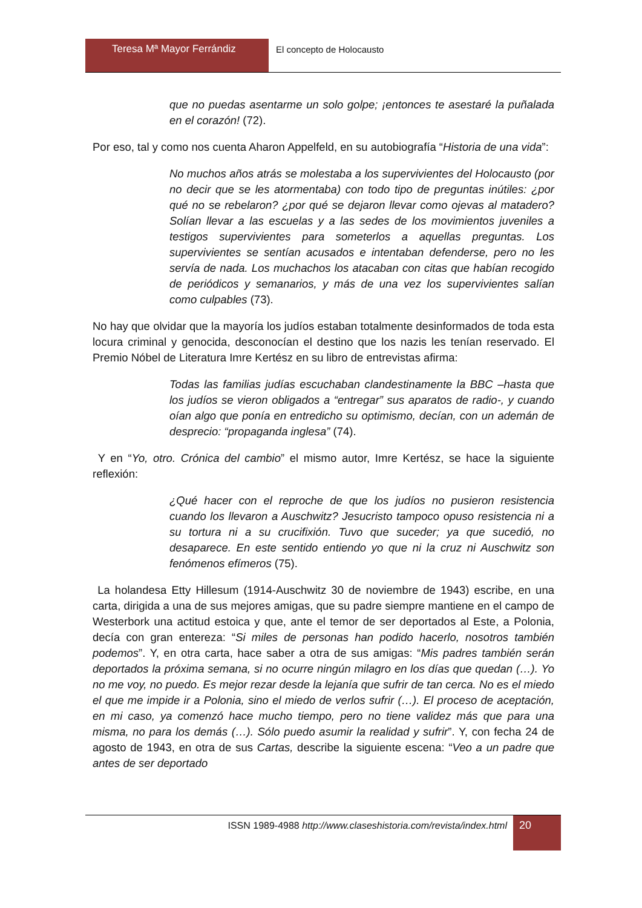Teresa Mª Mayor Ferrándiz El concepto de Holocausto
que no puedas asentarme un solo golpe; ¡entonces te asestaré la puñalada en el corazón! (72).
Por eso, tal y como nos cuenta Aharon Appelfeld, en su autobiografía “Historia de una vida”:
No muchos años atrás se molestaba a los supervivientes del Holocausto (por no decir que se les atormentaba) con todo tipo de preguntas inútiles: ¿por qué no se rebelaron? ¿por qué se dejaron llevar como ojevas al matadero? Solían llevar a las escuelas y a las sedes de los movimientos juveniles a testigos supervivientes para someterlos a aquellas preguntas. Los supervivientes se sentían acusados e intentaban defenderse, pero no les servía de nada. Los muchachos los atacaban con citas que habían recogido de periódicos y semanarios, y más de una vez los supervivientes salían como culpables (73).
No hay que olvidar que la mayoría los judíos estaban totalmente desinformados de toda esta locura criminal y genocida, desconocían el destino que los nazis les tenían reservado. El Premio Nóbel de Literatura Imre Kertész en su libro de entrevistas afirma:
Todas las familias judías escuchaban clandestinamente la BBC –hasta que los judíos se vieron obligados a “entregar” sus aparatos de radio-, y cuando oían algo que ponía en entredicho su optimismo, decían, con un ademán de desprecio: “propaganda inglesa” (74).
Y en “Yo, otro. Crónica del cambio” el mismo autor, Imre Kertész, se hace la siguiente reflexión:
¿Qué hacer con el reproche de que los judíos no pusieron resistencia cuando los llevaron a Auschwitz? Jesucristo tampoco opuso resistencia ni a su tortura ni a su crucifixión. Tuvo que suceder; ya que sucedió, no desaparece. En este sentido entiendo yo que ni la cruz ni Auschwitz son fenómenos efímeros (75).
La holandesa Etty Hillesum (1914-Auschwitz 30 de noviembre de 1943) escribe, en una carta, dirigida a una de sus mejores amigas, que su padre siempre mantiene en el campo de Westerbork una actitud estoica y que, ante el temor de ser deportados al Este, a Polonia, decía con gran entereza: “Si miles de personas han podido hacerlo, nosotros también podemos”. Y, en otra carta, hace saber a otra de sus amigas: “Mis padres también serán deportados la próxima semana, si no ocurre ningún milagro en los días que quedan (…). Yo no me voy, no puedo. Es mejor rezar desde la lejanía que sufrir de tan cerca. No es el miedo el que me impide ir a Polonia, sino el miedo de verlos sufrir (…). El proceso de aceptación, en mi caso, ya comenzó hace mucho tiempo, pero no tiene validez más que para una misma, no para los demás (…). Sólo puedo asumir la realidad y sufrir”. Y, con fecha 24 de agosto de 1943, en otra de sus Cartas, describe la siguiente escena: “Veo a un padre que antes de ser deportado
ISSN 1989-4988 http://www.claseshistoria.com/revista/index.html
20